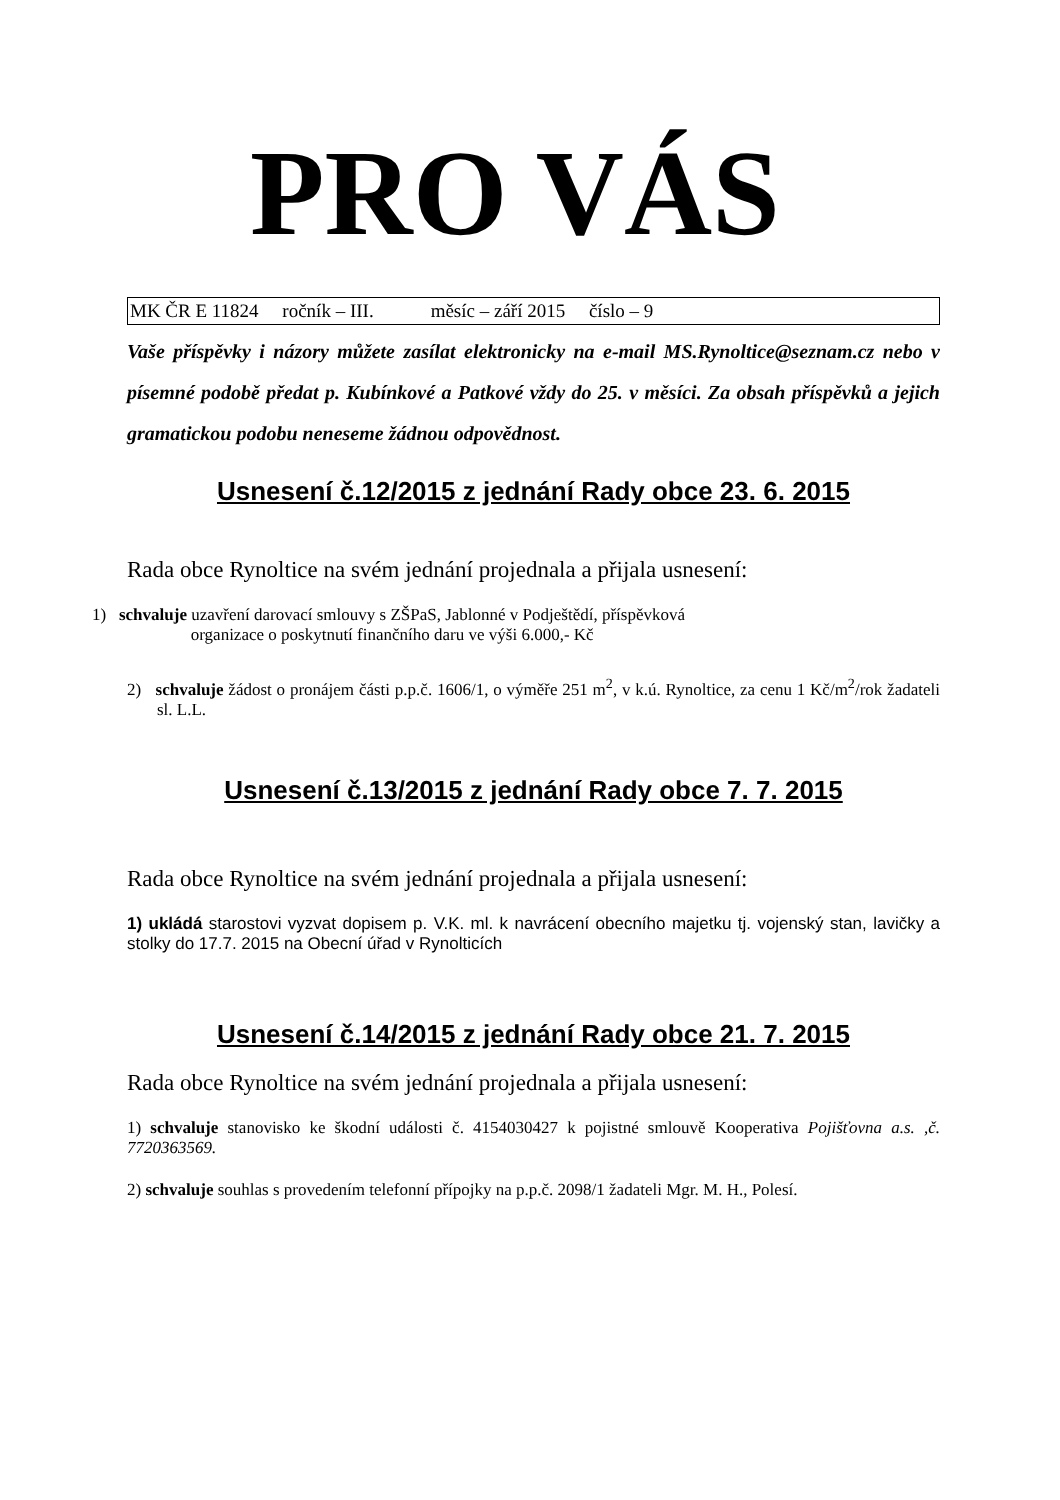PRO VÁS
MK ČR E 11824 ročník – III. měsíc – září 2015 číslo – 9
Vaše příspěvky i názory můžete zasílat elektronicky na e-mail MS.Rynoltice@seznam.cz nebo v písemné podobě předat p. Kubínkové a Patkové vždy do 25. v měsíci. Za obsah příspěvků a jejich gramatickou podobu neneseme žádnou odpovědnost.
Usnesení č.12/2015 z jednání Rady obce 23. 6. 2015
Rada obce Rynoltice na svém jednání projednala a přijala usnesení:
1) schvaluje uzavření darovací smlouvy s ZŠPaS, Jablonné v Podještědí, příspěvková
organizace o poskytnutí finančního daru ve výši 6.000,- Kč
2) schvaluje žádost o pronájem části p.p.č. 1606/1, o výměře 251 m<sup>2</sup>, v k.ú. Rynoltice, za cenu 1 Kč/m<sup>2</sup>/rok žadateli sl. L.L.
Usnesení č.13/2015 z jednání Rady obce 7. 7. 2015
Rada obce Rynoltice na svém jednání projednala a přijala usnesení:
1) ukládá starostovi vyzvat dopisem p. V.K. ml. k navrácení obecního majetku tj. vojenský stan, lavičky a stolky do 17.7. 2015 na Obecní úřad v Rynolticích
Usnesení č.14/2015 z jednání Rady obce 21. 7. 2015
Rada obce Rynoltice na svém jednání projednala a přijala usnesení:
1) schvaluje stanovisko ke škodní události č. 4154030427 k pojistné smlouvě Kooperativa Pojišťovna a.s. ,č. 7720363569.
2) schvaluje souhlas s provedením telefonní přípojky na p.p.č. 2098/1 žadateli Mgr. M. H., Polesí.